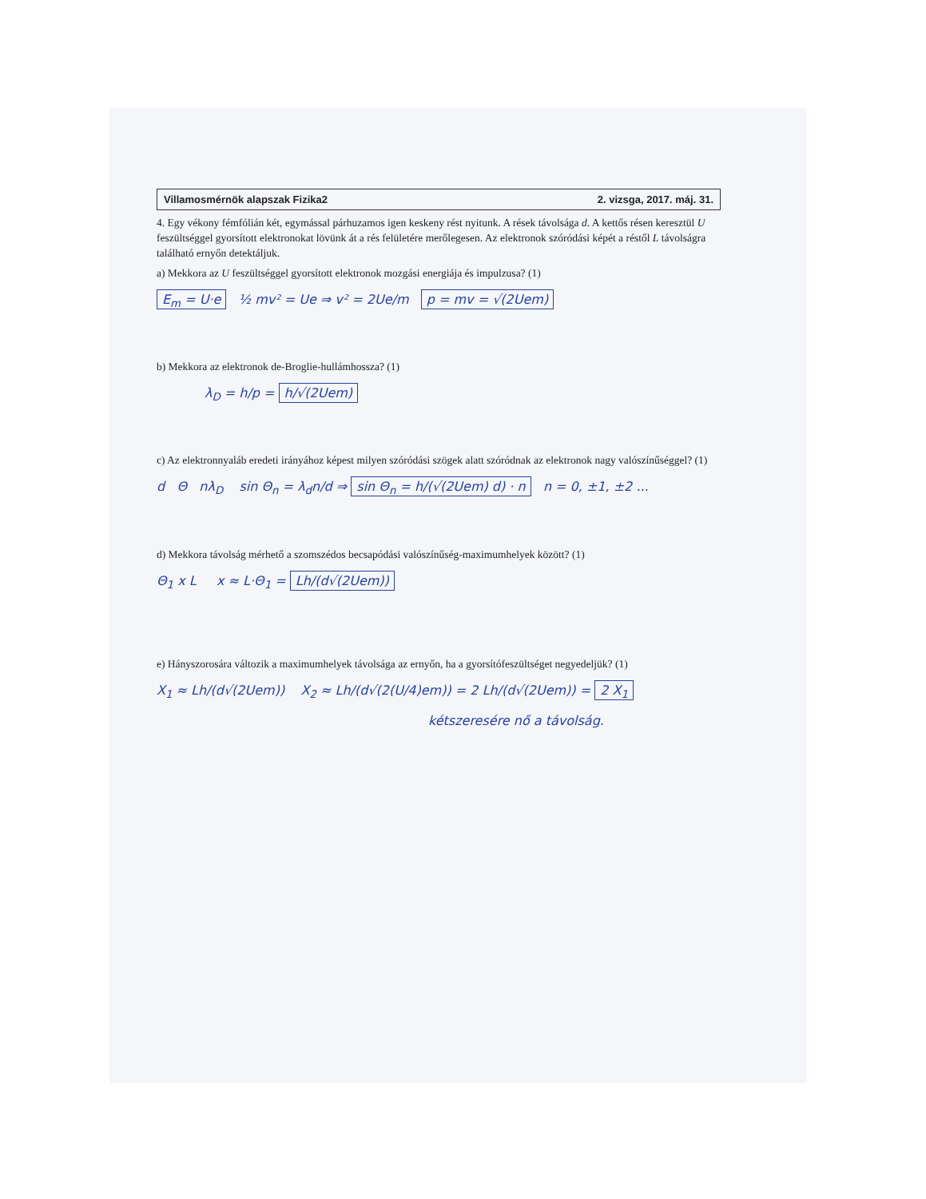Villamosmérnök alapszak Fizika2 2. vizsga, 2017. máj. 31.
4. Egy vékony fémfólián két, egymással párhuzamos igen keskeny rést nyitunk. A rések távolsága d. A kettős résen keresztül U feszültséggel gyorsított elektronokat lövünk át a rés felületére merőlegesen. Az elektronok szóródási képét a réstől L távolságra található ernyőn detektáljuk.
a) Mekkora az U feszültséggel gyorsított elektronok mozgási energiája és impulzusa? (1)
E<sub>m</sub> = U·e ½ mv² = Ue ⇒ v² = 2Ue/m p = mv = √(2Uem)
b) Mekkora az elektronok de-Broglie-hullámhossza? (1)
λ<sub>D</sub> = h/p = h/√(2Uem)
c) Az elektronnyaláb eredeti irányához képest milyen szóródási szögek alatt szóródnak az elektronok nagy valószínűséggel? (1)
d Θ nλ<sub>D</sub> sin Θ<sub>n</sub> = λ<sub>d</sub>n/d ⇒ sin Θ<sub>n</sub> = h/(√(2Uem) d) · n n = 0, ±1, ±2 ...
d) Mekkora távolság mérhető a szomszédos becsapódási valószínűség-maximumhelyek között? (1)
Θ<sub>1</sub> x L x ≈ L·Θ<sub>1</sub> = Lh/(d√(2Uem))
e) Hányszorosára változik a maximumhelyek távolsága az ernyőn, ha a gyorsítófeszültséget negyedeljük? (1)
X<sub>1</sub> ≈ Lh/(d√(2Uem)) X<sub>2</sub> ≈ Lh/(d√(2(U/4)em)) = 2 Lh/(d√(2Uem)) = 2 X<sub>1</sub>
kétszeresére nő a távolság.